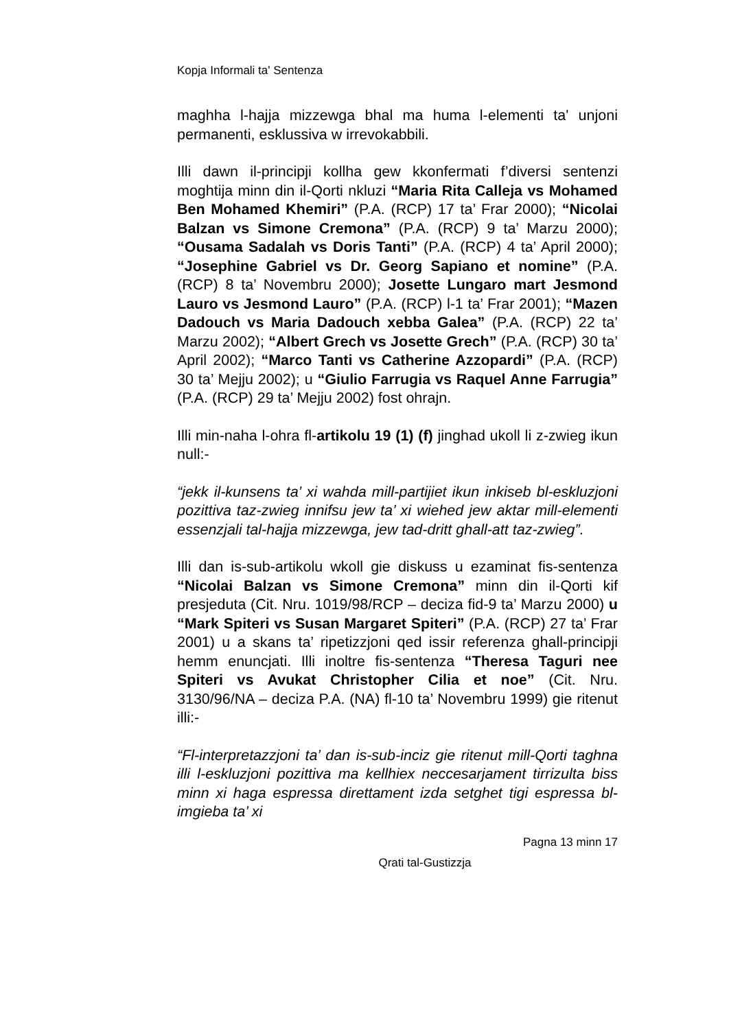Kopja Informali ta' Sentenza
maghha l-hajja mizzewga bhal ma huma l-elementi ta' unjoni permanenti, esklussiva w irrevokabbili.
Illi dawn il-principji kollha gew kkonfermati f’diversi sentenzi moghtija minn din il-Qorti nkluzi “Maria Rita Calleja vs Mohamed Ben Mohamed Khemiri” (P.A. (RCP) 17 ta’ Frar 2000); “Nicolai Balzan vs Simone Cremona” (P.A. (RCP) 9 ta’ Marzu 2000); “Ousama Sadalah vs Doris Tanti” (P.A. (RCP) 4 ta’ April 2000); “Josephine Gabriel vs Dr. Georg Sapiano et nomine” (P.A. (RCP) 8 ta’ Novembru 2000); Josette Lungaro mart Jesmond Lauro vs Jesmond Lauro” (P.A. (RCP) l-1 ta’ Frar 2001); “Mazen Dadouch vs Maria Dadouch xebba Galea” (P.A. (RCP) 22 ta’ Marzu 2002); “Albert Grech vs Josette Grech” (P.A. (RCP) 30 ta’ April 2002); “Marco Tanti vs Catherine Azzopardi” (P.A. (RCP) 30 ta’ Mejju 2002); u “Giulio Farrugia vs Raquel Anne Farrugia” (P.A. (RCP) 29 ta’ Mejju 2002) fost ohrajn.
Illi min-naha l-ohra fl-artikolu 19 (1) (f) jinghad ukoll li z-zwieg ikun null:-
“jekk il-kunsens ta’ xi wahda mill-partijiet ikun inkiseb bl-eskluzjoni pozittiva taz-zwieg innifsu jew ta’ xi wiehed jew aktar mill-elementi essenzjali tal-hajja mizzewga, jew tad-dritt ghall-att taz-zwieg”.
Illi dan is-sub-artikolu wkoll gie diskuss u ezaminat fis-sentenza “Nicolai Balzan vs Simone Cremona” minn din il-Qorti kif presjeduta (Cit. Nru. 1019/98/RCP – deciza fid-9 ta’ Marzu 2000) u “Mark Spiteri vs Susan Margaret Spiteri” (P.A. (RCP) 27 ta’ Frar 2001) u a skans ta’ ripetizzjoni qed issir referenza ghall-principji hemm enuncjati. Illi inoltre fis-sentenza “Theresa Taguri nee Spiteri vs Avukat Christopher Cilia et noe” (Cit. Nru. 3130/96/NA – deciza P.A. (NA) fl-10 ta’ Novembru 1999) gie ritenut illi:-
“Fl-interpretazzjoni ta’ dan is-sub-inciz gie ritenut mill-Qorti taghna illi l-eskluzjoni pozittiva ma kellhiex neccesarjament tirrizulta biss minn xi haga espressa direttament izda setghet tigi espressa bl-imgieba ta’ xi
Pagna 13 minn 17
Qrati tal-Gustizzja